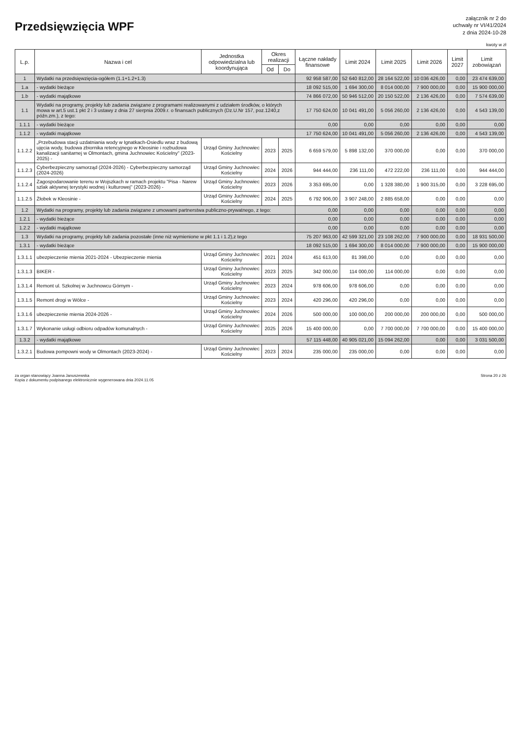Przedsięwzięcia WPF
załącznik nr 2 do
uchwały nr VI/41/2024
z dnia 2024-10-28
kwoty w zł
| L.p. | Nazwa i cel | Jednostka odpowiedzialna lub koordynująca | Okres realizacji | | Łączne nakłady finansowe | Limit 2024 | Limit 2025 | Limit 2026 | Limit 2027 | Limit zobowiązań |
| --- | --- | --- | --- | --- | --- | --- | --- | --- | --- | --- |
| | | | Od | Do | | | | | | |
| 1 | Wydatki na przedsięwzięcia-ogółem (1.1+1.2+1.3) | | | | 92 958 587,00 | 52 640 812,00 | 28 164 522,00 | 10 036 426,00 | 0,00 | 23 474 639,00 |
| 1.a | - wydatki bieżące | | | | 18 092 515,00 | 1 694 300,00 | 8 014 000,00 | 7 900 000,00 | 0,00 | 15 900 000,00 |
| 1.b | - wydatki majątkowe | | | | 74 866 072,00 | 50 946 512,00 | 20 150 522,00 | 2 136 426,00 | 0,00 | 7 574 639,00 |
| 1.1 | Wydatki na programy, projekty lub zadania związane z programami realizowanymi z udziałem środków, o których mowa w art.5 ust.1 pkt 2 i 3 ustawy z dnia 27 sierpnia 2009.r. o finansach publicznych (Dz.U.Nr 157, poz.1240,z późn.zm.), z tego: | | | | 17 750 624,00 | 10 041 491,00 | 5 056 260,00 | 2 136 426,00 | 0,00 | 4 543 139,00 |
| 1.1.1 | - wydatki bieżące | | | | 0,00 | 0,00 | 0,00 | 0,00 | 0,00 | 0,00 |
| 1.1.2 | - wydatki majątkowe | | | | 17 750 624,00 | 10 041 491,00 | 5 056 260,00 | 2 136 426,00 | 0,00 | 4 543 139,00 |
| 1.1.2.2 | „Przebudowa stacji uzdatniania wody w Ignatkach-Osiedlu wraz z budową ujęcia wody, budowa zbiornika retencyjnego w Kleosinie i rozbudowa kanalizacji sanitarnej w Olmontach, gmina Juchnowiec Kościelny" (2023-2025) - | Urząd Gminy Juchnowiec Kościelny | 2023 | 2025 | 6 659 579,00 | 5 898 132,00 | 370 000,00 | 0,00 | 0,00 | 370 000,00 |
| 1.1.2.3 | Cyberbezpieczny samorząd (2024-2026) - Cyberbezpieczny samorząd (2024-2026) | Urząd Gminy Juchnowiec Kościelny | 2024 | 2026 | 944 444,00 | 236 111,00 | 472 222,00 | 236 111,00 | 0,00 | 944 444,00 |
| 1.1.2.4 | Zagospodarowanie terenu w Wojszkach w ramach projektu "Pisa - Narew szlak aktywnej terystyki wodnej i kulturowej" (2023-2026) - | Urząd Gminy Juchnowiec Kościelny | 2023 | 2026 | 3 353 695,00 | 0,00 | 1 328 380,00 | 1 900 315,00 | 0,00 | 3 228 695,00 |
| 1.1.2.5 | Żłobek w Kleosinie - | Urząd Gminy Juchnowiec Kościelny | 2024 | 2025 | 6 792 906,00 | 3 907 248,00 | 2 885 658,00 | 0,00 | 0,00 | 0,00 |
| 1.2 | Wydatki na programy, projekty lub zadania związane z umowami partnerstwa publiczno-prywatnego, z tego: | | | | 0,00 | 0,00 | 0,00 | 0,00 | 0,00 | 0,00 |
| 1.2.1 | - wydatki bieżące | | | | 0,00 | 0,00 | 0,00 | 0,00 | 0,00 | 0,00 |
| 1.2.2 | - wydatki majątkowe | | | | 0,00 | 0,00 | 0,00 | 0,00 | 0,00 | 0,00 |
| 1.3 | Wydatki na programy, projekty lub zadania pozostałe (inne niż wymienione w pkt 1.1 i 1.2),z tego | | | | 75 207 963,00 | 42 599 321,00 | 23 108 262,00 | 7 900 000,00 | 0,00 | 18 931 500,00 |
| 1.3.1 | - wydatki bieżące | | | | 18 092 515,00 | 1 694 300,00 | 8 014 000,00 | 7 900 000,00 | 0,00 | 15 900 000,00 |
| 1.3.1.1 | ubezpieczenie mienia 2021-2024 - Ubezpieczenie mienia | Urząd Gminy Juchnowiec Kościelny | 2021 | 2024 | 451 613,00 | 81 398,00 | 0,00 | 0,00 | 0,00 | 0,00 |
| 1.3.1.3 | BIKER - | Urząd Gminy Juchnowiec Kościelny | 2023 | 2025 | 342 000,00 | 114 000,00 | 114 000,00 | 0,00 | 0,00 | 0,00 |
| 1.3.1.4 | Remont ul. Szkolnej w Juchnowcu Górnym - | Urząd Gminy Juchnowiec Kościelny | 2023 | 2024 | 978 606,00 | 978 606,00 | 0,00 | 0,00 | 0,00 | 0,00 |
| 1.3.1.5 | Remont drogi w Wólce - | Urząd Gminy Juchnowiec Kościelny | 2023 | 2024 | 420 296,00 | 420 296,00 | 0,00 | 0,00 | 0,00 | 0,00 |
| 1.3.1.6 | ubezpieczenie mienia 2024-2026 - | Urząd Gminy Juchnowiec Kościelny | 2024 | 2026 | 500 000,00 | 100 000,00 | 200 000,00 | 200 000,00 | 0,00 | 500 000,00 |
| 1.3.1.7 | Wykonanie usługi odbioru odpadów komunalnych - | Urząd Gminy Juchnowiec Kościelny | 2025 | 2026 | 15 400 000,00 | 0,00 | 7 700 000,00 | 7 700 000,00 | 0,00 | 15 400 000,00 |
| 1.3.2 | - wydatki majątkowe | | | | 57 115 448,00 | 40 905 021,00 | 15 094 262,00 | 0,00 | 0,00 | 3 031 500,00 |
| 1.3.2.1 | Budowa pompowni wody w Olmontach (2023-2024) - | Urząd Gminy Juchnowiec Kościelny | 2023 | 2024 | 235 000,00 | 235 000,00 | 0,00 | 0,00 | 0,00 | 0,00 |
za organ stanowiący Joanna Januszewska
Kopia z dokumentu podpisanego elektronicznie wygenerowana dnia 2024.11.05
Strona 20 z 26